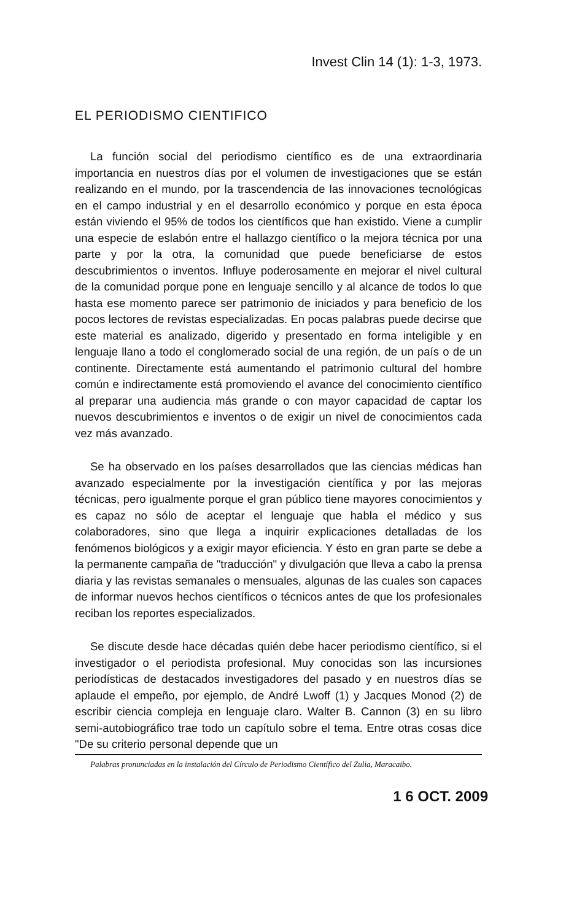Invest Clin 14 (1): 1-3, 1973.
EL PERIODISMO CIENTIFICO
La función social del periodismo científico es de una extraordinaria importancia en nuestros días por el volumen de investigaciones que se están realizando en el mundo, por la trascendencia de las innovaciones tecnológicas en el campo industrial y en el desarrollo económico y porque en esta época están viviendo el 95% de todos los científicos que han existido. Viene a cumplir una especie de eslabón entre el hallazgo científico o la mejora técnica por una parte y por la otra, la comunidad que puede beneficiarse de estos descubrimientos o inventos. Influye poderosamente en mejorar el nivel cultural de la comunidad porque pone en lenguaje sencillo y al alcance de todos lo que hasta ese momento parece ser patrimonio de iniciados y para beneficio de los pocos lectores de revistas especializadas. En pocas palabras puede decirse que este material es analizado, digerido y presentado en forma inteligible y en lenguaje llano a todo el conglomerado social de una región, de un país o de un continente. Directamente está aumentando el patrimonio cultural del hombre común e indirectamente está promoviendo el avance del conocimiento científico al preparar una audiencia más grande o con mayor capacidad de captar los nuevos descubrimientos e inventos o de exigir un nivel de conocimientos cada vez más avanzado.
Se ha observado en los países desarrollados que las ciencias médicas han avanzado especialmente por la investigación científica y por las mejoras técnicas, pero igualmente porque el gran público tiene mayores conocimientos y es capaz no sólo de aceptar el lenguaje que habla el médico y sus colaboradores, sino que llega a inquirir explicaciones detalladas de los fenómenos biológicos y a exigir mayor eficiencia. Y ésto en gran parte se debe a la permanente campaña de "traducción" y divulgación que lleva a cabo la prensa diaria y las revistas semanales o mensuales, algunas de las cuales son capaces de informar nuevos hechos científicos o técnicos antes de que los profesionales reciban los reportes especializados.
Se discute desde hace décadas quién debe hacer periodismo científico, si el investigador o el periodista profesional. Muy conocidas son las incursiones periodísticas de destacados investigadores del pasado y en nuestros días se aplaude el empeño, por ejemplo, de André Lwoff (1) y Jacques Monod (2) de escribir ciencia compleja en lenguaje claro. Walter B. Cannon (3) en su libro semi-autobiográfico trae todo un capítulo sobre el tema. Entre otras cosas dice "De su criterio personal depende que un
Palabras pronunciadas en la instalación del Círculo de Periodismo Científico del Zulia, Maracaibo.
1 6 OCT. 2009